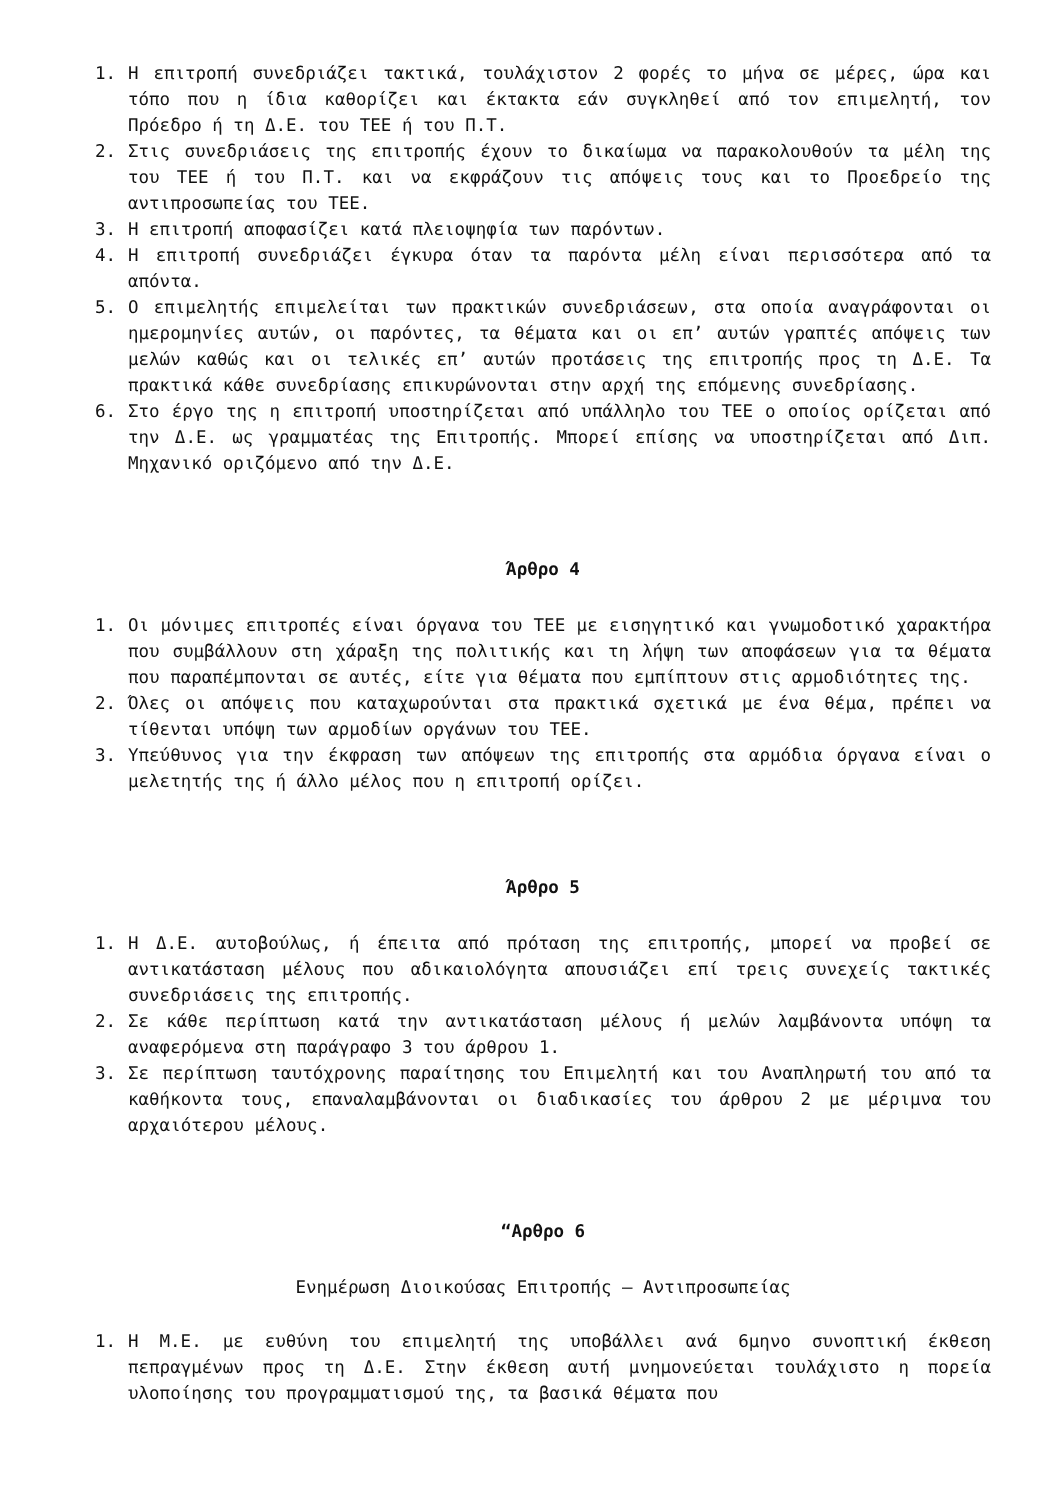1. Η επιτροπή συνεδριάζει τακτικά, τουλάχιστον 2 φορές το μήνα σε μέρες, ώρα και τόπο που η ίδια καθορίζει και έκτακτα εάν συγκληθεί από τον επιμελητή, τον Πρόεδρο ή τη Δ.Ε. του ΤΕΕ ή του Π.Τ.
2. Στις συνεδριάσεις της επιτροπής έχουν το δικαίωμα να παρακολουθούν τα μέλη της του ΤΕΕ ή του Π.Τ. και να εκφράζουν τις απόψεις τους και το Προεδρείο της αντιπροσωπείας του ΤΕΕ.
3. Η επιτροπή αποφασίζει κατά πλειοψηφία των παρόντων.
4. Η επιτροπή συνεδριάζει έγκυρα όταν τα παρόντα μέλη είναι περισσότερα από τα απόντα.
5. Ο επιμελητής επιμελείται των πρακτικών συνεδριάσεων, στα οποία αναγράφονται οι ημερομηνίες αυτών, οι παρόντες, τα θέματα και οι επ’ αυτών γραπτές απόψεις των μελών καθώς και οι τελικές επ’ αυτών προτάσεις της επιτροπής προς τη Δ.Ε. Τα πρακτικά κάθε συνεδρίασης επικυρώνονται στην αρχή της επόμενης συνεδρίασης.
6. Στο έργο της η επιτροπή υποστηρίζεται από υπάλληλο του ΤΕΕ ο οποίος ορίζεται από την Δ.Ε. ως γραμματέας της Επιτροπής. Μπορεί επίσης να υποστηρίζεται από Διπ. Μηχανικό οριζόμενο από την Δ.Ε.
Άρθρο 4
1. Οι μόνιμες επιτροπές είναι όργανα του ΤΕΕ με εισηγητικό και γνωμοδοτικό χαρακτήρα που συμβάλλουν στη χάραξη της πολιτικής και τη λήψη των αποφάσεων για τα θέματα που παραπέμπονται σε αυτές, είτε για θέματα που εμπίπτουν στις αρμοδιότητες της.
2. Όλες οι απόψεις που καταχωρούνται στα πρακτικά σχετικά με ένα θέμα, πρέπει να τίθενται υπόψη των αρμοδίων οργάνων του ΤΕΕ.
3. Υπεύθυνος για την έκφραση των απόψεων της επιτροπής στα αρμόδια όργανα είναι ο μελετητής της ή άλλο μέλος που η επιτροπή ορίζει.
Άρθρο 5
1. Η Δ.Ε. αυτοβούλως, ή έπειτα από πρόταση της επιτροπής, μπορεί να προβεί σε αντικατάσταση μέλους που αδικαιολόγητα απουσιάζει επί τρεις συνεχείς τακτικές συνεδριάσεις της επιτροπής.
2. Σε κάθε περίπτωση κατά την αντικατάσταση μέλους ή μελών λαμβάνοντα υπόψη τα αναφερόμενα στη παράγραφο 3 του άρθρου 1.
3. Σε περίπτωση ταυτόχρονης παραίτησης του Επιμελητή και του Αναπληρωτή του από τα καθήκοντα τους, επαναλαμβάνονται οι διαδικασίες του άρθρου 2 με μέριμνα του αρχαιότερου μέλους.
“Αρθρο 6
Ενημέρωση Διοικούσας Επιτροπής – Αντιπροσωπείας
1. Η Μ.Ε. με ευθύνη του επιμελητή της υποβάλλει ανά 6μηνο συνοπτική έκθεση πεπραγμένων προς τη Δ.Ε. Στην έκθεση αυτή μνημονεύεται τουλάχιστο η πορεία υλοποίησης του προγραμματισμού της, τα βασικά θέματα που